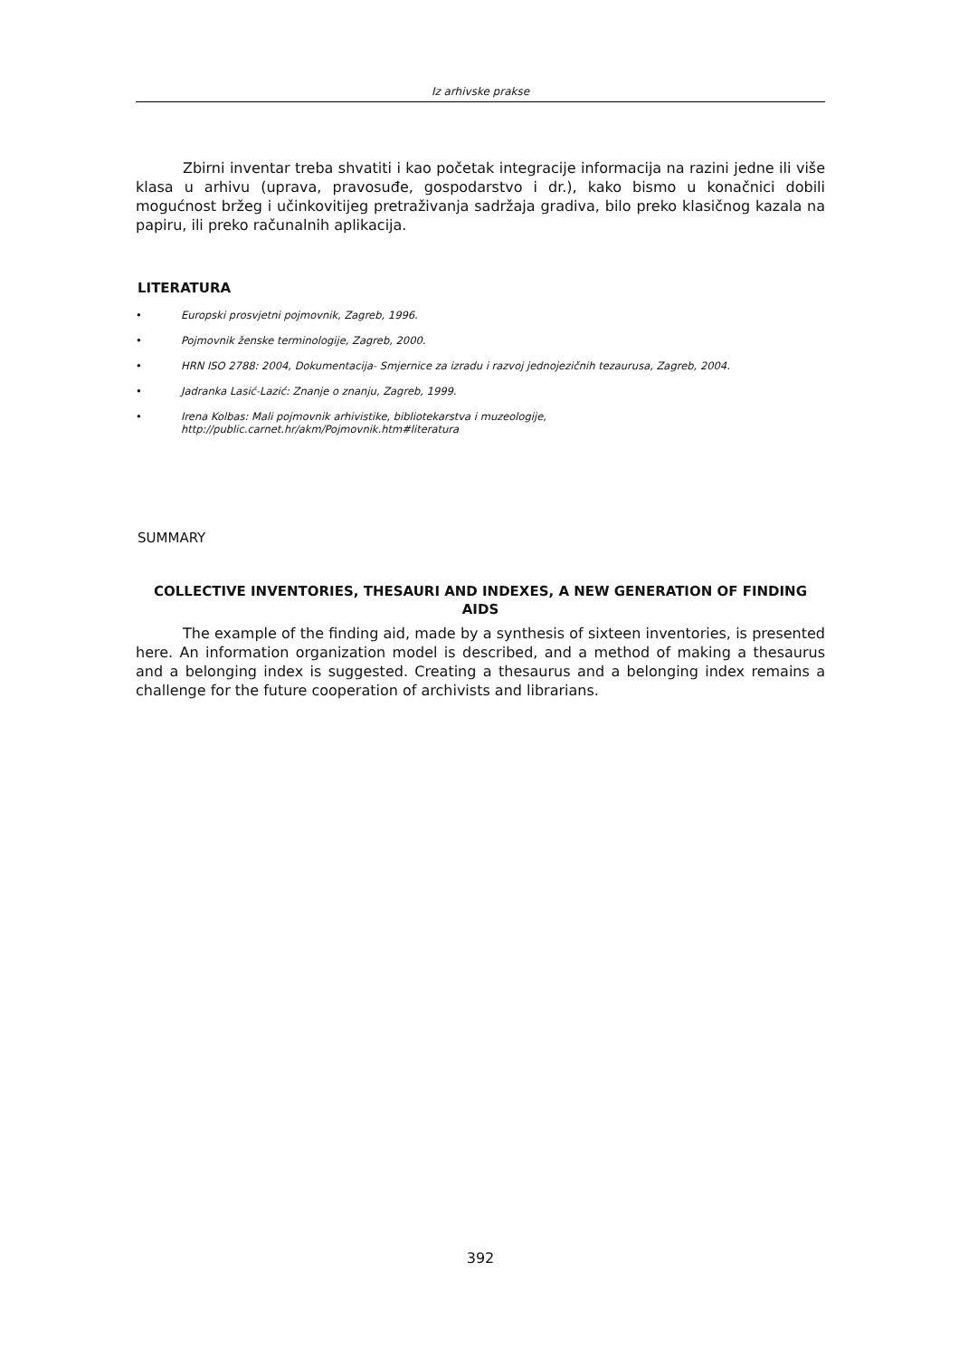Iz arhivske prakse
Zbirni inventar treba shvatiti i kao početak integracije informacija na razini jedne ili više klasa u arhivu (uprava, pravosuđe, gospodarstvo i dr.), kako bismo u konačnici dobili mogućnost bržeg i učinkovitijeg pretraživanja sadržaja gradiva, bilo preko klasičnog kazala na papiru, ili preko računalnih aplikacija.
LITERATURA
• Europski prosvjetni pojmovnik, Zagreb, 1996.
• Pojmovnik ženske terminologije, Zagreb, 2000.
• HRN ISO 2788: 2004, Dokumentacija- Smjernice za izradu i razvoj jednojezičnih tezaurusa, Zagreb, 2004.
• Jadranka Lasić-Lazić: Znanje o znanju, Zagreb, 1999.
• Irena Kolbas: Mali pojmovnik arhivistike, bibliotekarstva i muzeologije,
http://public.carnet.hr/akm/Pojmovnik.htm#literatura
SUMMARY
COLLECTIVE INVENTORIES, THESAURI AND INDEXES, A NEW GENERATION OF FINDING AIDS
The example of the finding aid, made by a synthesis of sixteen inventories, is presented here. An information organization model is described, and a method of making a thesaurus and a belonging index is suggested. Creating a thesaurus and a belonging index remains a challenge for the future cooperation of archivists and librarians.
392